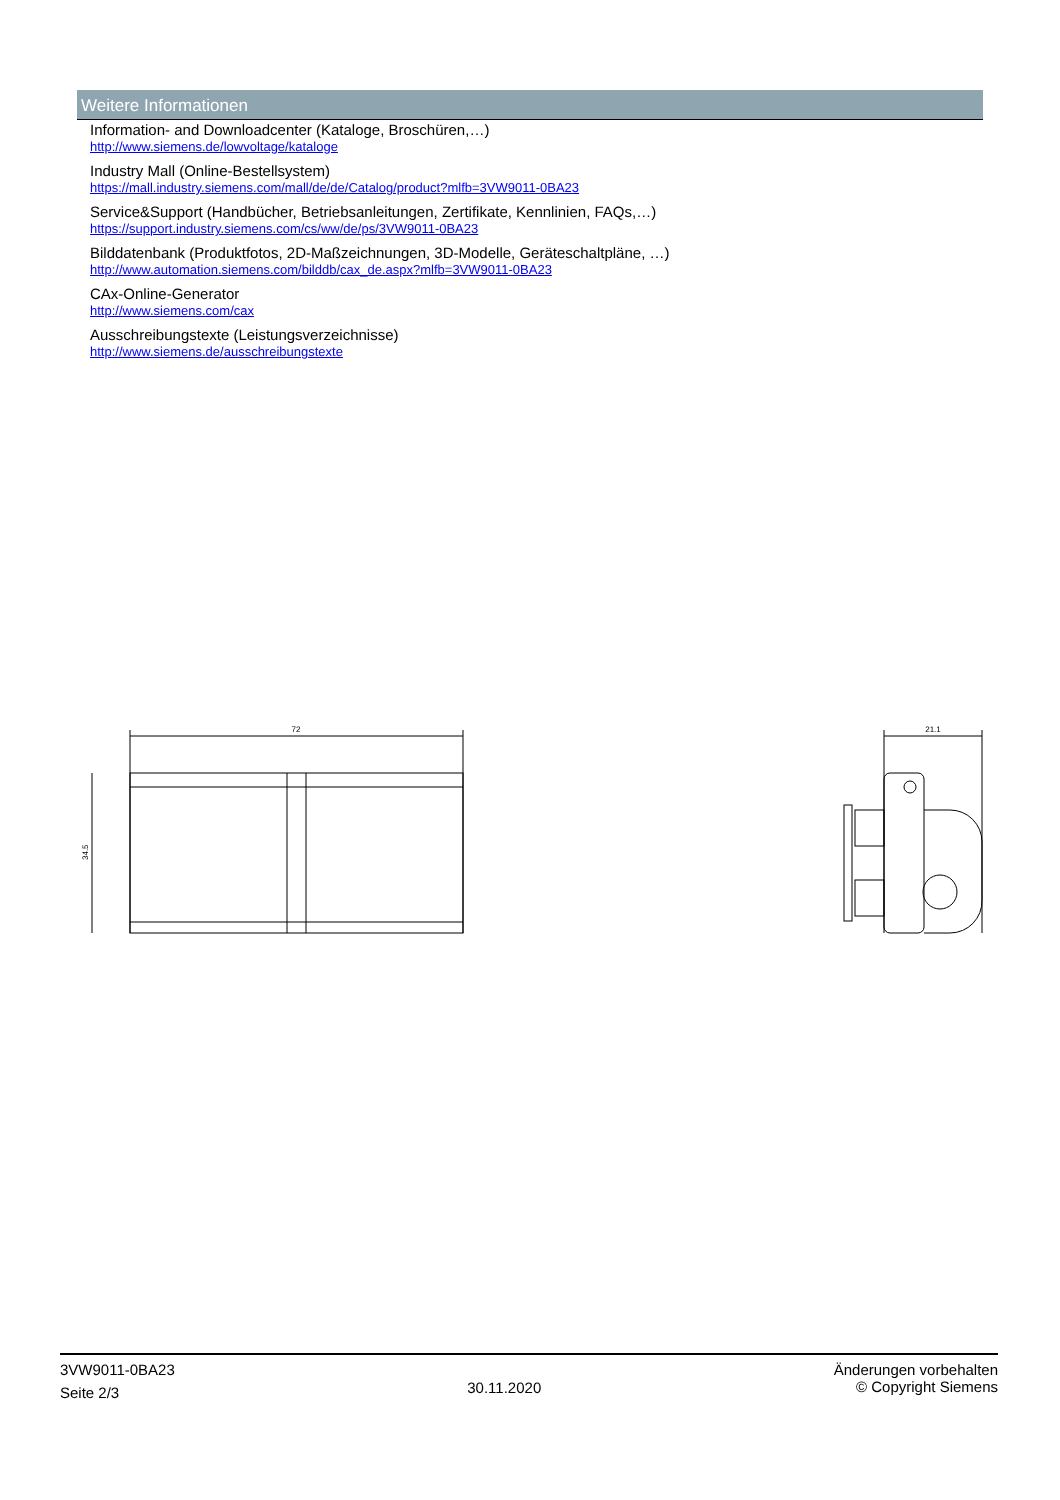Weitere Informationen
Information- and Downloadcenter (Kataloge, Broschüren,…)
http://www.siemens.de/lowvoltage/kataloge
Industry Mall (Online-Bestellsystem)
https://mall.industry.siemens.com/mall/de/de/Catalog/product?mlfb=3VW9011-0BA23
Service&Support (Handbücher, Betriebsanleitungen, Zertifikate, Kennlinien, FAQs,…)
https://support.industry.siemens.com/cs/ww/de/ps/3VW9011-0BA23
Bilddatenbank (Produktfotos, 2D-Maßzeichnungen, 3D-Modelle, Geräteschaltpläne, …)
http://www.automation.siemens.com/bilddb/cax_de.aspx?mlfb=3VW9011-0BA23
CAx-Online-Generator
http://www.siemens.com/cax
Ausschreibungstexte (Leistungsverzeichnisse)
http://www.siemens.de/ausschreibungstexte
72
34.5
21.1
3VW9011-0BA23
Seite 2/3
30.11.2020
Änderungen vorbehalten
© Copyright Siemens